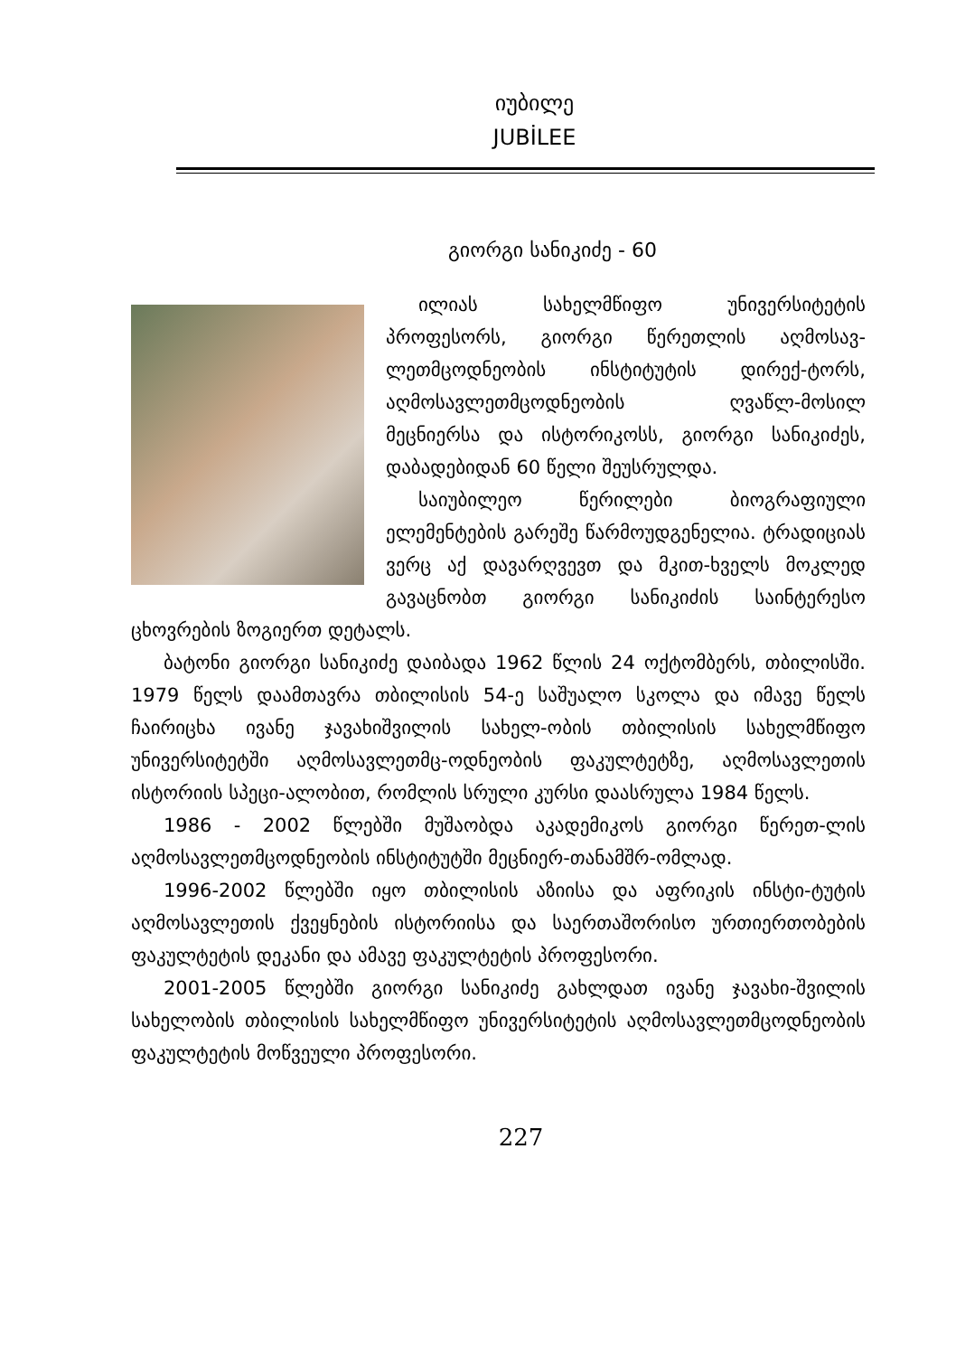იუბილე
JUBİLEE
გიორგი სანიკიძე - 60
ილიას სახელმწიფო უნივერსიტეტის პროფესორს, გიორგი წერეთლის აღმოსავ-ლეთმცოდნეობის ინსტიტუტის დირექ-ტორს, აღმოსავლეთმცოდნეობის ღვაწლ-მოსილ მეცნიერსა და ისტორიკოსს, გიორგი სანიკიძეს, დაბადებიდან 60 წელი შეუსრულდა.
საიუბილეო წერილები ბიოგრაფიული ელემენტების გარეშე წარმოუდგენელია. ტრადიციას ვერც აქ დავარღვევთ და მკით-ხველს მოკლედ გავაცნობთ გიორგი სანიკიძის საინტერესო ცხოვრების ზოგიერთ დეტალს.
ბატონი გიორგი სანიკიძე დაიბადა 1962 წლის 24 ოქტომბერს, თბილისში. 1979 წელს დაამთავრა თბილისის 54-ე საშუალო სკოლა და იმავე წელს ჩაირიცხა ივანე ჯავახიშვილის სახელ-ობის თბილისის სახელმწიფო უნივერსიტეტში აღმოსავლეთმც-ოდნეობის ფაკულტეტზე, აღმოსავლეთის ისტორიის სპეცი-ალობით, რომლის სრული კურსი დაასრულა 1984 წელს.
1986 - 2002 წლებში მუშაობდა აკადემიკოს გიორგი წერეთ-ლის აღმოსავლეთმცოდნეობის ინსტიტუტში მეცნიერ-თანამშრ-ომლად.
1996-2002 წლებში იყო თბილისის აზიისა და აფრიკის ინსტი-ტუტის აღმოსავლეთის ქვეყნების ისტორიისა და საერთაშორისო ურთიერთობების ფაკულტეტის დეკანი და ამავე ფაკულტეტის პროფესორი.
2001-2005 წლებში გიორგი სანიკიძე გახლდათ ივანე ჯავახი-შვილის სახელობის თბილისის სახელმწიფო უნივერსიტეტის აღმოსავლეთმცოდნეობის ფაკულტეტის მოწვეული პროფესორი.
227